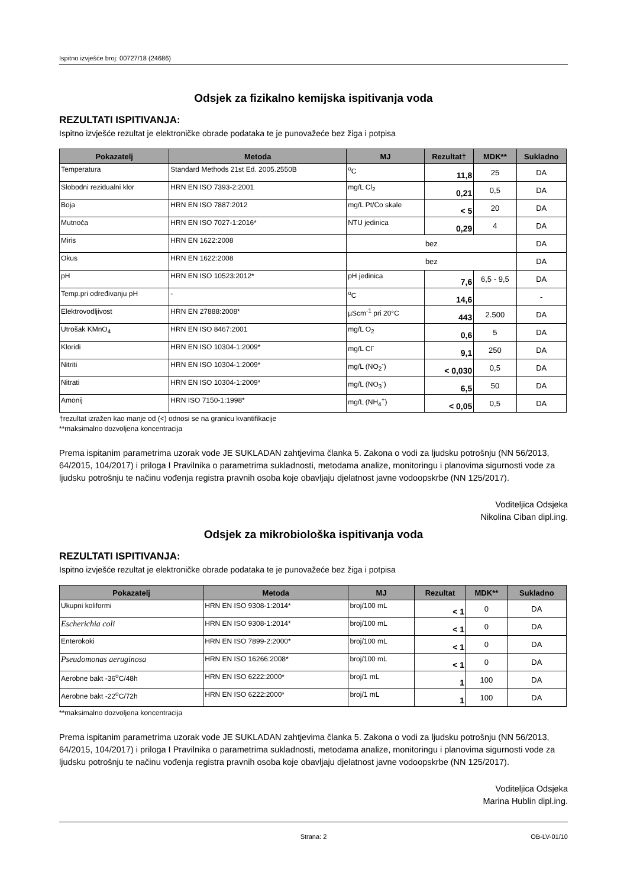Ispitno izvješće broj: 00727/18 (24686)
Odsjek za fizikalno kemijska ispitivanja voda
REZULTATI ISPITIVANJA:
Ispitno izvješće rezultat je elektroničke obrade podataka te je punovažeće bez žiga i potpisa
| Pokazatelj | Metoda | MJ | Rezultat† | MDK** | Sukladno |
| --- | --- | --- | --- | --- | --- |
| Temperatura | Standard Methods 21st Ed. 2005.2550B | <sup>o</sup> C | 11,8 | 25 | DA |
| Slobodni rezidualni klor | HRN EN ISO 7393-2:2001 | mg/L Cl<sub>2</sub> | 0,21 | 0,5 | DA |
| Boja | HRN EN ISO 7887:2012 | mg/L Pt/Co skale | < 5 | 20 | DA |
| Mutnoća | HRN EN ISO 7027-1:2016* | NTU jedinica | 0,29 | 4 | DA |
| Miris | HRN EN 1622:2008 | bez | | | DA |
| Okus | HRN EN 1622:2008 | bez | | | DA |
| pH | HRN EN ISO 10523:2012* | pH jedinica | 7,6 | 6,5 - 9,5 | DA |
| Temp.pri određivanju pH | - | <sup>o</sup> C | 14,6 | | - |
| Elektrovodljivost | HRN EN 27888:2008* | µScm<sup>-1</sup> pri 20°C | 443 | 2.500 | DA |
| Utrošak KMnO<sub>4</sub> | HRN EN ISO 8467:2001 | mg/L O<sub>2</sub> | 0,6 | 5 | DA |
| Kloridi | HRN EN ISO 10304-1:2009* | mg/L Cl<sup>-</sup> | 9,1 | 250 | DA |
| Nitriti | HRN EN ISO 10304-1:2009* | mg/L (NO<sub>2</sub><sup>-</sup>) | < 0,030 | 0,5 | DA |
| Nitrati | HRN EN ISO 10304-1:2009* | mg/L (NO<sub>3</sub><sup>-</sup>) | 6,5 | 50 | DA |
| Amonij | HRN ISO 7150-1:1998* | mg/L (NH<sub>4</sub><sup>+</sup>) | < 0,05 | 0,5 | DA |
†rezultat izražen kao manje od (<) odnosi se na granicu kvantifikacije
**maksimalno dozvoljena koncentracija
Prema ispitanim parametrima uzorak vode JE SUKLADAN zahtjevima članka 5. Zakona o vodi za ljudsku potrošnju (NN 56/2013, 64/2015, 104/2017) i priloga I Pravilnika o parametrima sukladnosti, metodama analize, monitoringu i planovima sigurnosti vode za ljudsku potrošnju te načinu vođenja registra pravnih osoba koje obavljaju djelatnost javne vodoopskrbe (NN 125/2017).
Voditeljica Odsjeka
Nikolina Ciban dipl.ing.
Odsjek za mikrobiološka ispitivanja voda
REZULTATI ISPITIVANJA:
Ispitno izvješće rezultat je elektroničke obrade podataka te je punovažeće bez žiga i potpisa
| Pokazatelj | Metoda | MJ | Rezultat | MDK** | Sukladno |
| --- | --- | --- | --- | --- | --- |
| Ukupni koliformi | HRN EN ISO 9308-1:2014* | broj/100 mL | < 1 | 0 | DA |
| Escherichia coli | HRN EN ISO 9308-1:2014* | broj/100 mL | < 1 | 0 | DA |
| Enterokoki | HRN EN ISO 7899-2:2000* | broj/100 mL | < 1 | 0 | DA |
| Pseudomonas aeruginosa | HRN EN ISO 16266:2008* | broj/100 mL | < 1 | 0 | DA |
| Aerobne bakt -36<sup>o</sup>C/48h | HRN EN ISO 6222:2000* | broj/1 mL | 1 | 100 | DA |
| Aerobne bakt -22<sup>o</sup>C/72h | HRN EN ISO 6222:2000* | broj/1 mL | 1 | 100 | DA |
**maksimalno dozvoljena koncentracija
Prema ispitanim parametrima uzorak vode JE SUKLADAN zahtjevima članka 5. Zakona o vodi za ljudsku potrošnju (NN 56/2013, 64/2015, 104/2017) i priloga I Pravilnika o parametrima sukladnosti, metodama analize, monitoringu i planovima sigurnosti vode za ljudsku potrošnju te načinu vođenja registra pravnih osoba koje obavljaju djelatnost javne vodoopskrbe (NN 125/2017).
Voditeljica Odsjeka
Marina Hublin dipl.ing.
Strana: 2 OB-LV-01/10